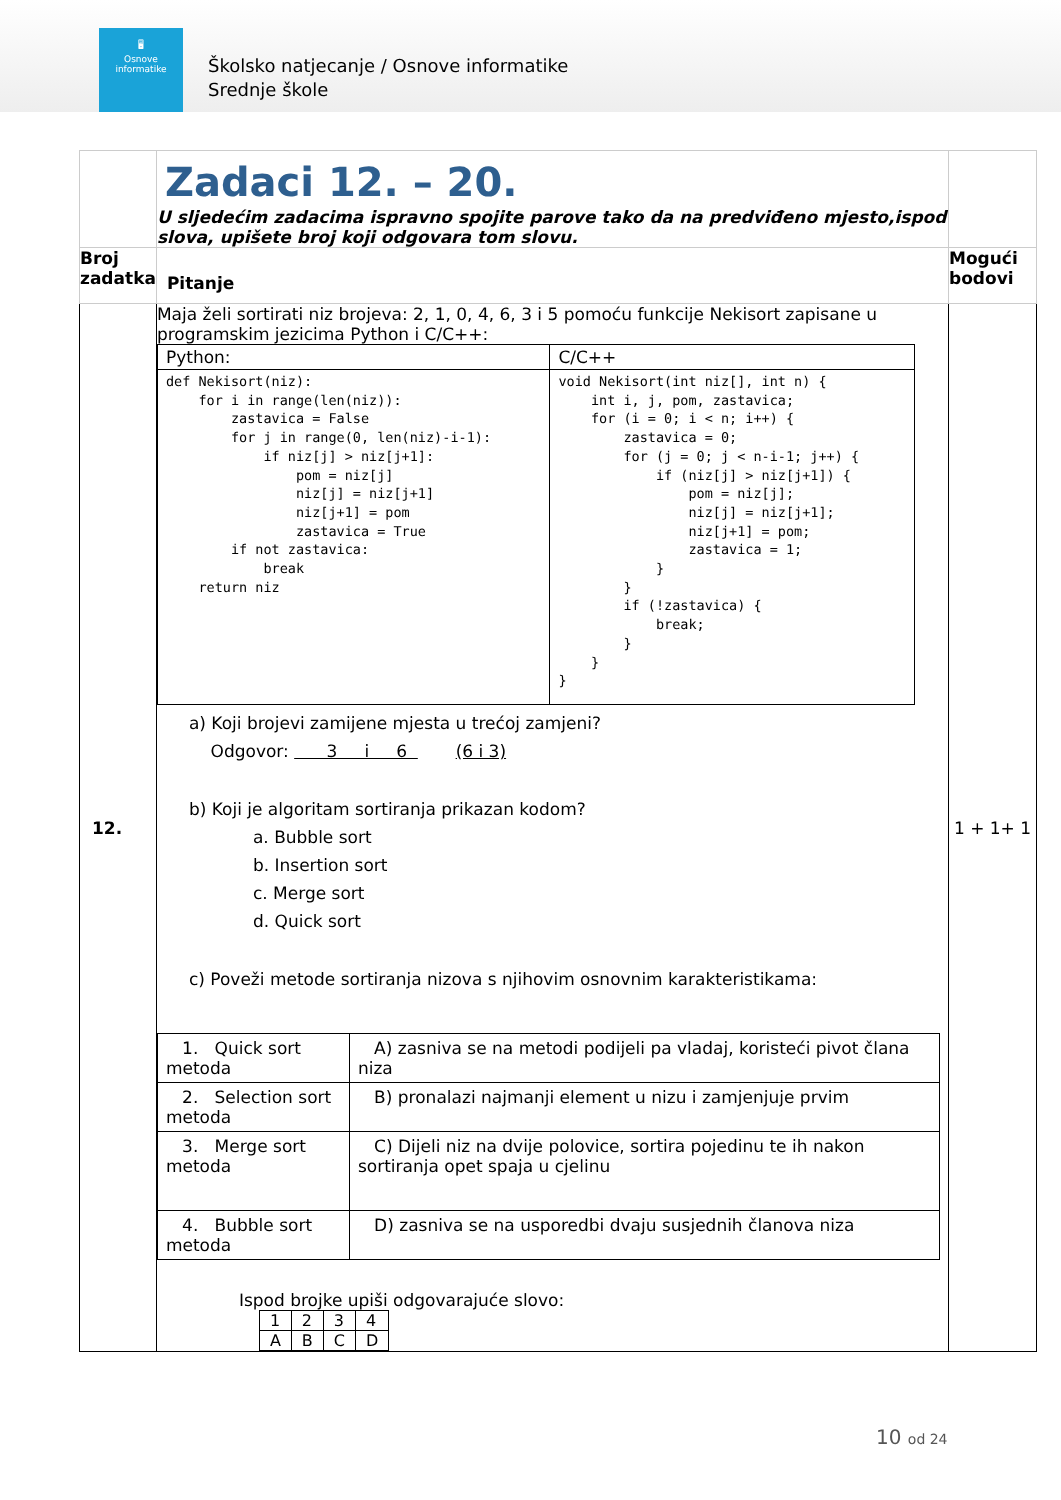🖥
Osnove
informatike
Školsko natjecanje / Osnove informatike
Srednje škole
| | Zadaci 12. – 20. U sljedećim zadacima ispravno spojite parove tako da na predviđeno mjesto,ispod slova, upišete broj koji odgovara tom slovu. | |
| Broj zadatka | Pitanje | Mogući bodovi |
| 12. | Maja želi sortirati niz brojeva: 2, 1, 0, 4, 6, 3 i 5 pomoću funkcije Nekisort zapisane u programskim jezicima Python i C/C++: / Python: / C/C++ / / def Nekisort(niz): for i in range(len(niz)): zastavica = False for j in range(0, len(niz)-i-1): if niz[j] > niz[j+1]: pom = niz[j] niz[j] = niz[j+1] niz[j+1] = pom zastavica = True if not zastavica: break return niz / void Nekisort(int niz[], int n) { int i, j, pom, zastavica; for (i = 0; i < n; i++) { zastavica = 0; for (j = 0; j < n-i-1; j++) { if (niz[j] > niz[j+1]) { pom = niz[j]; niz[j] = niz[j+1]; niz[j+1] = pom; zastavica = 1; } } if (!zastavica) { break; } } } / a) Koji brojevi zamijene mjesta u trećoj zamjeni? Odgovor: 3 i 6 (6 i 3) b) Koji je algoritam sortiranja prikazan kodom? a. Bubble sort b. Insertion sort c. Merge sort d. Quick sort c) Poveži metode sortiranja nizova s njihovim osnovnim karakteristikama: / 1. Quick sort metoda / A) zasniva se na metodi podijeli pa vladaj, koristeći pivot člana niza / / 2. Selection sort metoda / B) pronalazi najmanji element u nizu i zamjenjuje prvim / / 3. Merge sort metoda / C) Dijeli niz na dvije polovice, sortira pojedinu te ih nakon sortiranja opet spaja u cjelinu / / 4. Bubble sort metoda / D) zasniva se na usporedbi dvaju susjednih članova niza / Ispod brojke upiši odgovarajuće slovo: / 1 / 2 / 3 / 4 / / A / B / C / D / | 1 + 1+ 1 |
10 od 24